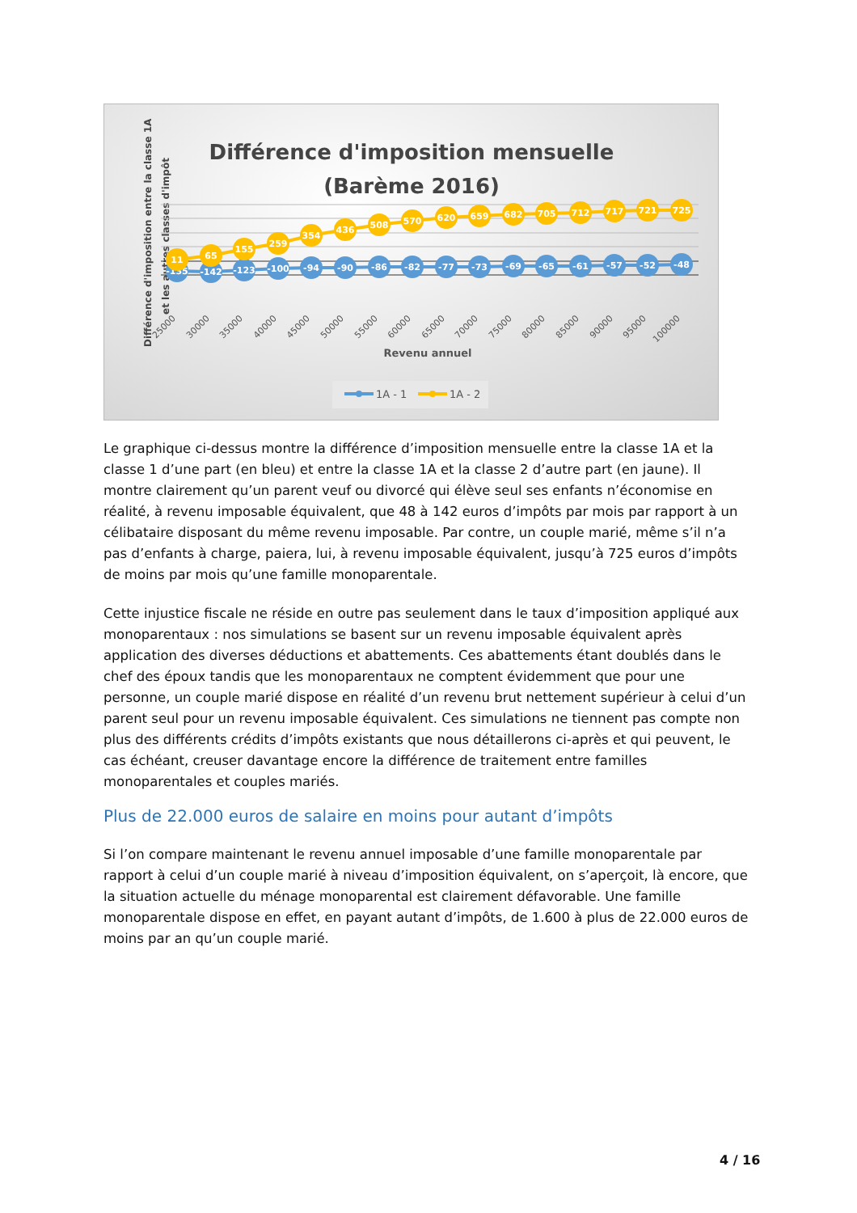Différence d'imposition mensuelle
(Barème 2016)
Différence d'imposition entre la classe 1A
et les autres classes d'impôt
-135
-142
-123
-100
-94
-90
-86
-82
-77
-73
-69
-65
-61
-57
-52
-48
11
65
155
259
354
436
508
570
620
659
682
705
712
717
721
725
25000
30000
35000
40000
45000
50000
55000
60000
65000
70000
75000
80000
85000
90000
95000
100000
Revenu annuel
1A - 1
1A - 2
Le graphique ci-dessus montre la différence d’imposition mensuelle entre la classe 1A et la classe 1 d’une part (en bleu) et entre la classe 1A et la classe 2 d’autre part (en jaune). Il montre clairement qu’un parent veuf ou divorcé qui élève seul ses enfants n’économise en réalité, à revenu imposable équivalent, que 48 à 142 euros d’impôts par mois par rapport à un célibataire disposant du même revenu imposable. Par contre, un couple marié, même s’il n’a pas d’enfants à charge, paiera, lui, à revenu imposable équivalent, jusqu’à 725 euros d’impôts de moins par mois qu’une famille monoparentale.
Cette injustice fiscale ne réside en outre pas seulement dans le taux d’imposition appliqué aux monoparentaux : nos simulations se basent sur un revenu imposable équivalent après application des diverses déductions et abattements. Ces abattements étant doublés dans le chef des époux tandis que les monoparentaux ne comptent évidemment que pour une personne, un couple marié dispose en réalité d’un revenu brut nettement supérieur à celui d’un parent seul pour un revenu imposable équivalent. Ces simulations ne tiennent pas compte non plus des différents crédits d’impôts existants que nous détaillerons ci-après et qui peuvent, le cas échéant, creuser davantage encore la différence de traitement entre familles monoparentales et couples mariés.
Plus de 22.000 euros de salaire en moins pour autant d’impôts
Si l’on compare maintenant le revenu annuel imposable d’une famille monoparentale par rapport à celui d’un couple marié à niveau d’imposition équivalent, on s’aperçoit, là encore, que la situation actuelle du ménage monoparental est clairement défavorable. Une famille monoparentale dispose en effet, en payant autant d’impôts, de 1.600 à plus de 22.000 euros de moins par an qu’un couple marié.
4 / 16